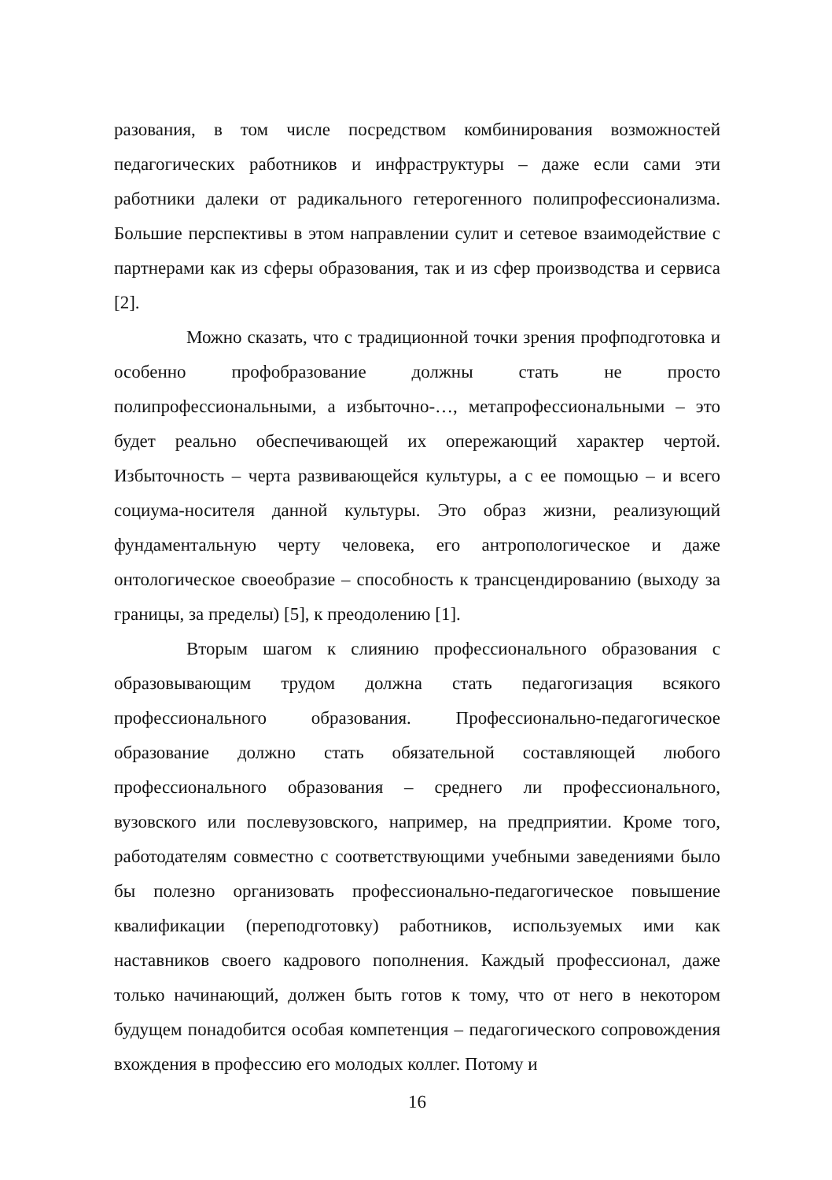разования, в том числе посредством комбинирования возможностей педагогических работников и инфраструктуры – даже если сами эти работники далеки от радикального гетерогенного полипрофессионализма. Большие перспективы в этом направлении сулит и сетевое взаимодействие с партнерами как из сферы образования, так и из сфер производства и сервиса [2].
Можно сказать, что с традиционной точки зрения профподготовка и особенно профобразование должны стать не просто полипрофессиональными, а избыточно-…, метапрофессиональными – это будет реально обеспечивающей их опережающий характер чертой. Избыточность – черта развивающейся культуры, а с ее помощью – и всего социума-носителя данной культуры. Это образ жизни, реализующий фундаментальную черту человека, его антропологическое и даже онтологическое своеобразие – способность к трансцендированию (выходу за границы, за пределы) [5], к преодолению [1].
Вторым шагом к слиянию профессионального образования с образовывающим трудом должна стать педагогизация всякого профессионального образования. Профессионально-педагогическое образование должно стать обязательной составляющей любого профессионального образования – среднего ли профессионального, вузовского или послевузовского, например, на предприятии. Кроме того, работодателям совместно с соответствующими учебными заведениями было бы полезно организовать профессионально-педагогическое повышение квалификации (переподготовку) работников, используемых ими как наставников своего кадрового пополнения. Каждый профессионал, даже только начинающий, должен быть готов к тому, что от него в некотором будущем понадобится особая компетенция – педагогического сопровождения вхождения в профессию его молодых коллег. Потому и
16